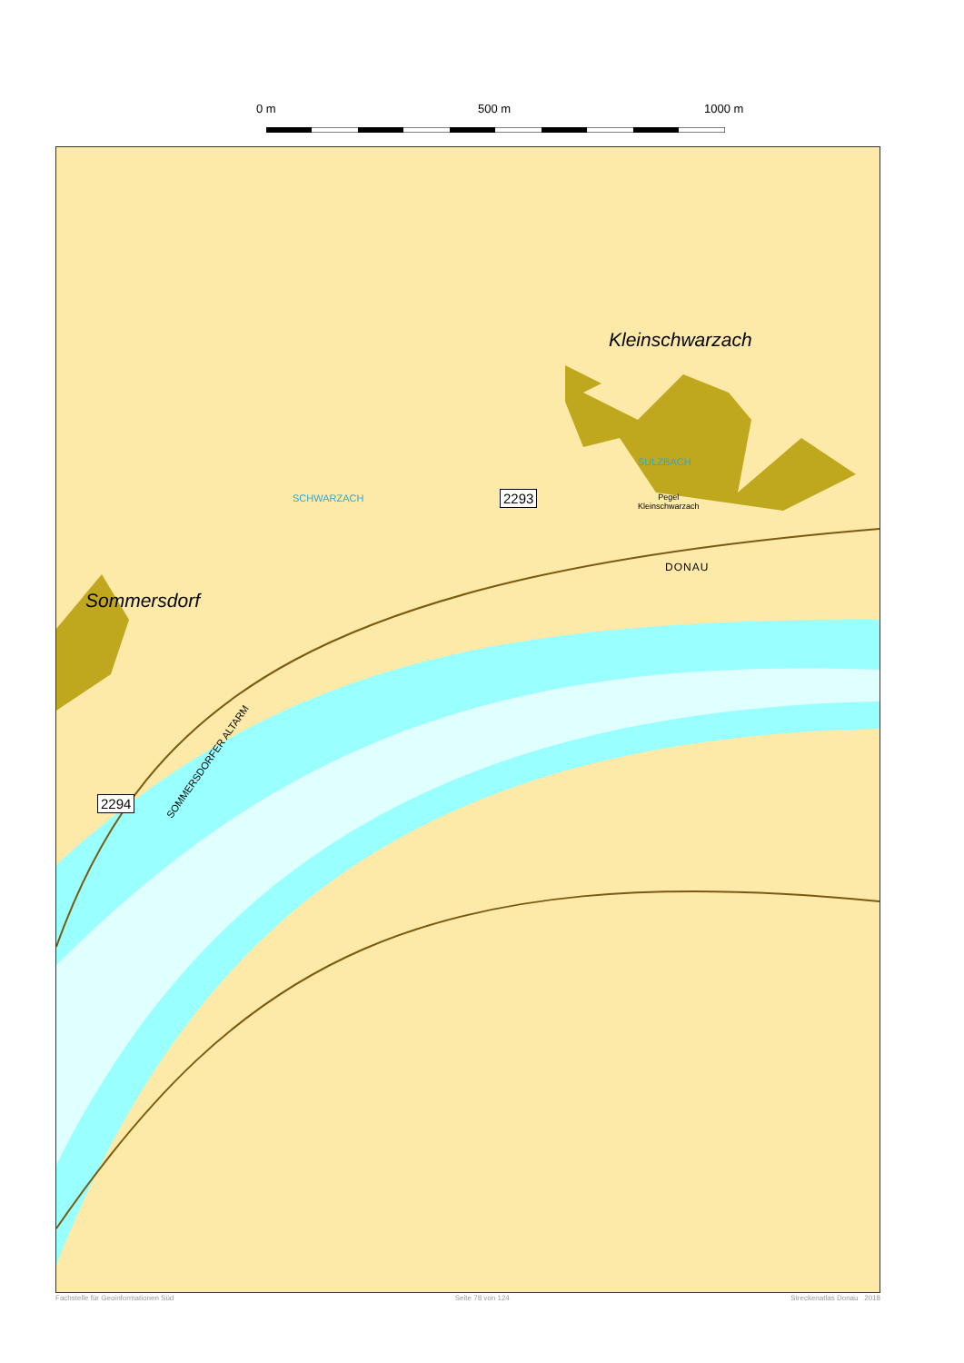0 m 500 m 1000 m
Kleinschwarzach
Sommersdorf
DONAU
SULZBACH
SCHWARZACH
SOMMERSDORFER ALTARM
Pegel
Kleinschwarzach
2293
2294
Fachstelle für Geoinformationen Süd Seite 78 von 124 Streckenatlas Donau 2018